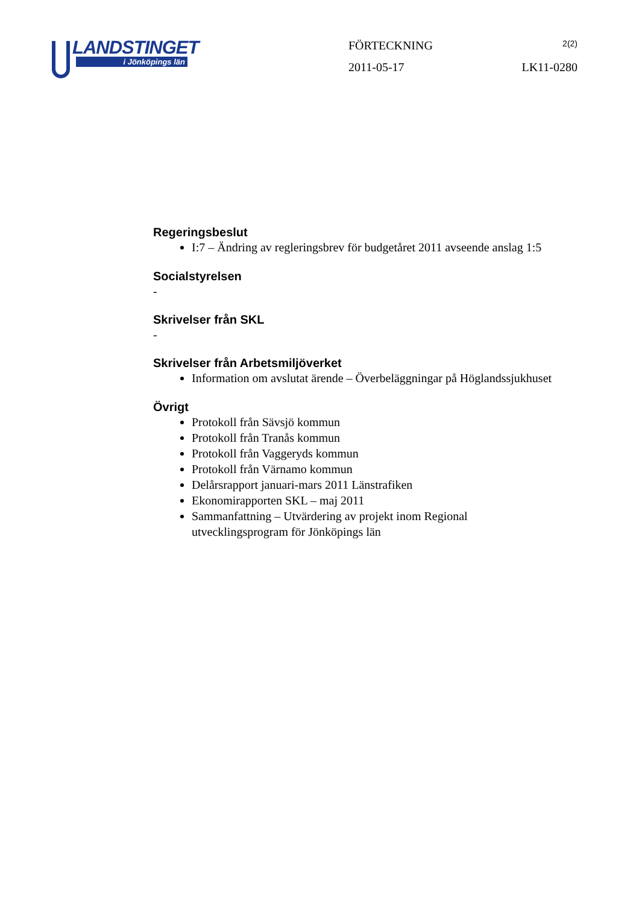LANDSTINGET
i Jönköpings län
FÖRTECKNING 2(2)
2011-05-17 LK11-0280
Regeringsbeslut
I:7 – Ändring av regleringsbrev för budgetåret 2011 avseende anslag 1:5
Socialstyrelsen
-
Skrivelser från SKL
-
Skrivelser från Arbetsmiljöverket
Information om avslutat ärende – Överbeläggningar på Höglandssjukhuset
Övrigt
Protokoll från Sävsjö kommun
Protokoll från Tranås kommun
Protokoll från Vaggeryds kommun
Protokoll från Värnamo kommun
Delårsrapport januari-mars 2011 Länstrafiken
Ekonomirapporten SKL – maj 2011
Sammanfattning – Utvärdering av projekt inom Regional
utvecklingsprogram för Jönköpings län